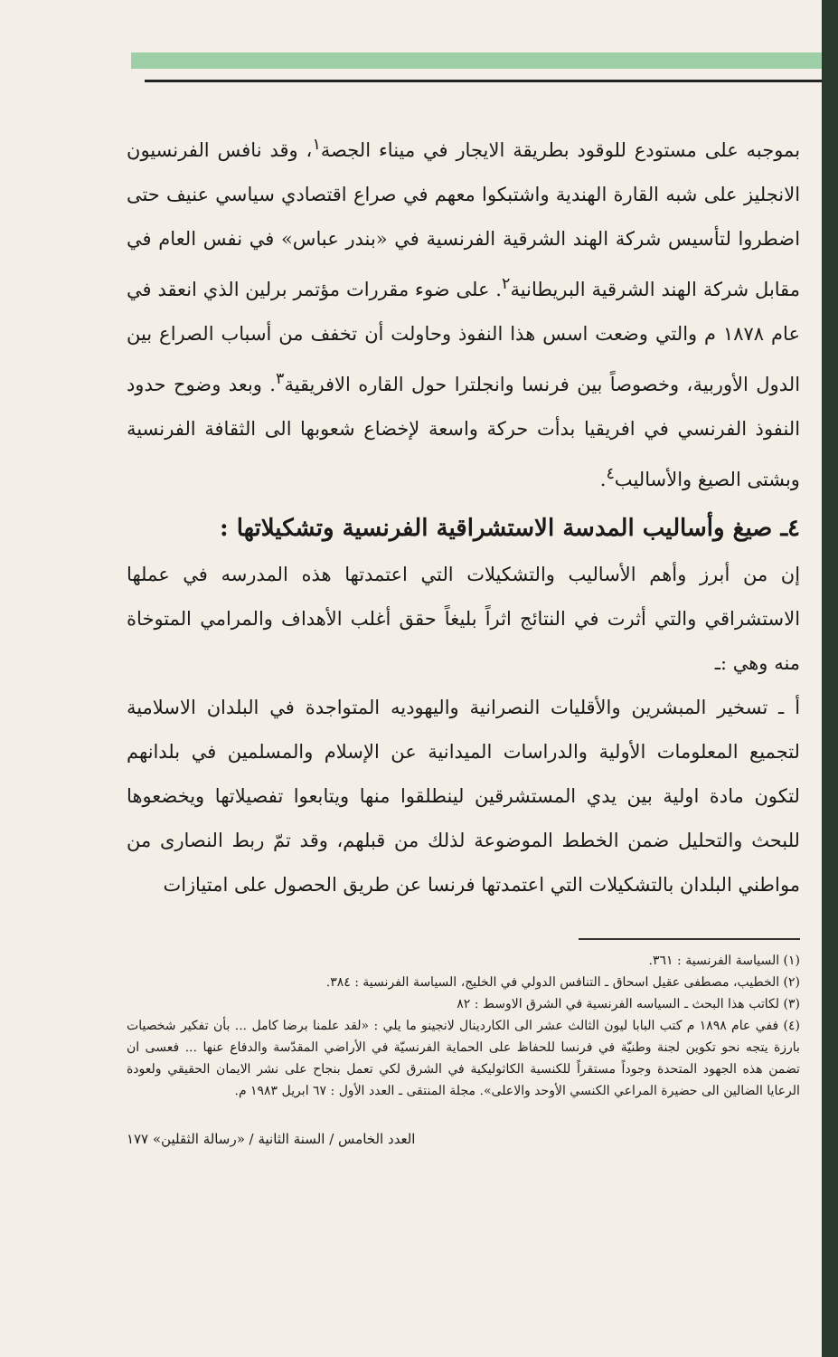بموجبه على مستودع للوقود بطريقة الايجار في ميناء الجصة<sup>١</sup>، وقد نافس الفرنسيون الانجليز على شبه القارة الهندية واشتبكوا معهم في صراع اقتصادي سياسي عنيف حتى اضطروا لتأسيس شركة الهند الشرقية الفرنسية في «بندر عباس» في نفس العام في مقابل شركة الهند الشرقية البريطانية<sup>٢</sup>. على ضوء مقررات مؤتمر برلين الذي انعقد في عام ١٨٧٨ م والتي وضعت اسس هذا النفوذ وحاولت أن تخفف من أسباب الصراع بين الدول الأوربية، وخصوصاً بين فرنسا وانجلترا حول القاره الافريقية<sup>٣</sup>. وبعد وضوح حدود النفوذ الفرنسي في افريقيا بدأت حركة واسعة لإخضاع شعوبها الى الثقافة الفرنسية وبشتى الصيغ والأساليب<sup>٤</sup>.
٤ـ صيغ وأساليب المدسة الاستشراقية الفرنسية وتشكيلاتها :
إن من أبرز وأهم الأساليب والتشكيلات التي اعتمدتها هذه المدرسه في عملها الاستشراقي والتي أثرت في النتائج اثراً بليغاً حقق أغلب الأهداف والمرامي المتوخاة منه وهي :ـ
أ ـ تسخير المبشرين والأقليات النصرانية واليهوديه المتواجدة في البلدان الاسلامية لتجميع المعلومات الأولية والدراسات الميدانية عن الإسلام والمسلمين في بلدانهم لتكون مادة اولية بين يدي المستشرقين لينطلقوا منها ويتابعوا تفصيلاتها ويخضعوها للبحث والتحليل ضمن الخطط الموضوعة لذلك من قبلهم، وقد تمّ ربط النصارى من مواطني البلدان بالتشكيلات التي اعتمدتها فرنسا عن طريق الحصول على امتيازات
(١) السياسة الفرنسية : ٣٦١.
(٢) الخطيب، مصطفى عقيل اسحاق ـ التنافس الدولي في الخليج، السياسة الفرنسية : ٣٨٤.
(٣) لكاتب هذا البحث ـ السياسه الفرنسية في الشرق الاوسط : ٨٢
(٤) ففي عام ١٨٩٨ م كتب البابا ليون الثالث عشر الى الكاردينال لانجينو ما يلي : «لقد علمنا برضا كامل ... بأن تفكير شخصيات بارزة يتجه نحو تكوين لجنة وطنيّة في فرنسا للحفاظ على الحماية الفرنسيّة في الأراضي المقدّسة والدفاع عنها ... فعسى ان تضمن هذه الجهود المتحدة وجوداً مستقراً للكنسية الكاثوليكية في الشرق لكي تعمل بنجاح على نشر الايمان الحقيقي ولعودة الرعايا الضالين الى حضيرة المراعي الكنسي الأوحد والاعلى». مجلة المنتقى ـ العدد الأول : ٦٧ ابريل ١٩٨٣ م.
العدد الخامس / السنة الثانية / «رسالة الثقلين» ١٧٧